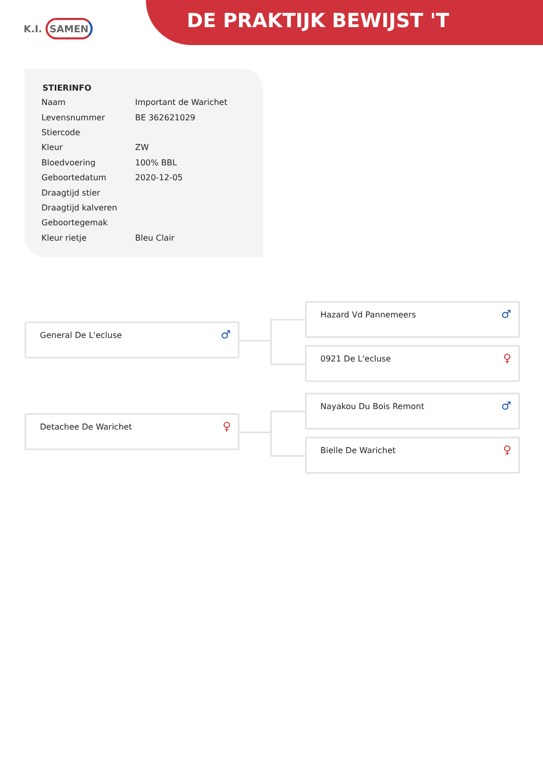K.I. SAMEN DE PRAKTIJK BEWIJST 'T
STIERINFO
| Naam | Important de Warichet |
| Levensnummer | BE 362621029 |
| Stiercode | |
| Kleur | ZW |
| Bloedvoering | 100% BBL |
| Geboortedatum | 2020-12-05 |
| Draagtijd stier | |
| Draagtijd kalveren | |
| Geboortegemak | |
| Kleur rietje | Bleu Clair |
General De L'ecluse
♂
Hazard Vd Pannemeers
♂
0921 De L'ecluse
♀
Detachee De Warichet
♀
Nayakou Du Bois Remont
♂
Bielle De Warichet
♀